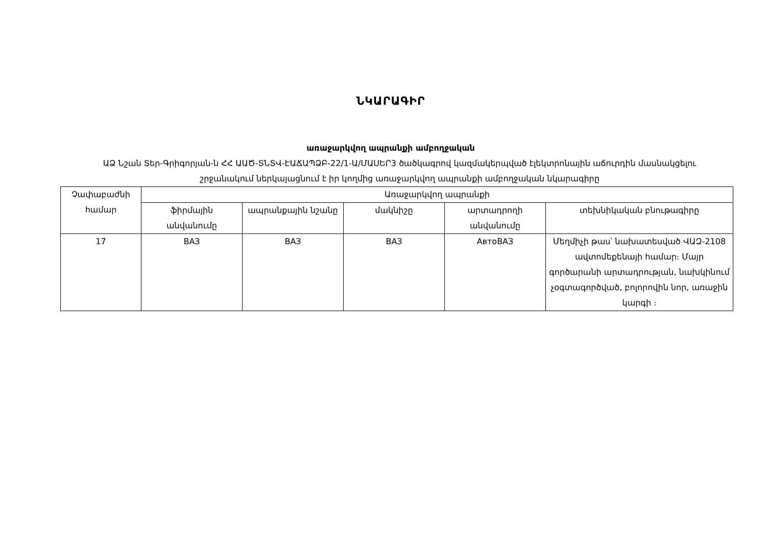ՆԿԱՐԱԳԻՐ
առաջարկվող ապրանքի ամբողջական
ԱՁ Նշան Տեր-Գրիգորյան-ն ՀՀ ԱԱԾ-ՏՆՏՎ-ԷԱՃԱՊՁԲ-22/1-Ա/ՄԱՍԵՐ3 ծածկագրով կազմակերպված էլեկտրոնային աճուրդին մասնակցելու շրջանակում ներկայացնում է իր կողմից առաջարկվող ապրանքի ամբողջական նկարագիրը
| Չափաբաժնի համար | Առաջարկվող ապրանքի | | | | |
| --- | --- | --- | --- | --- | --- |
| | ֆիրմային անվանումը | ապրանքային նշանը | մակնիշը | արտադրողի անվանումը | տեխնիկական բնութագիրը |
| 17 | ВАЗ | ВАЗ | ВАЗ | АвтоВАЗ | Մեղմիչի թաս՝ նախատեսված ՎԱԶ-2108 ավտոմեքենայի համար։ Մայր գործարանի արտադրության, նախկինում չօգտագործված, բոլորովին նոր, առաջին կարգի ։ |